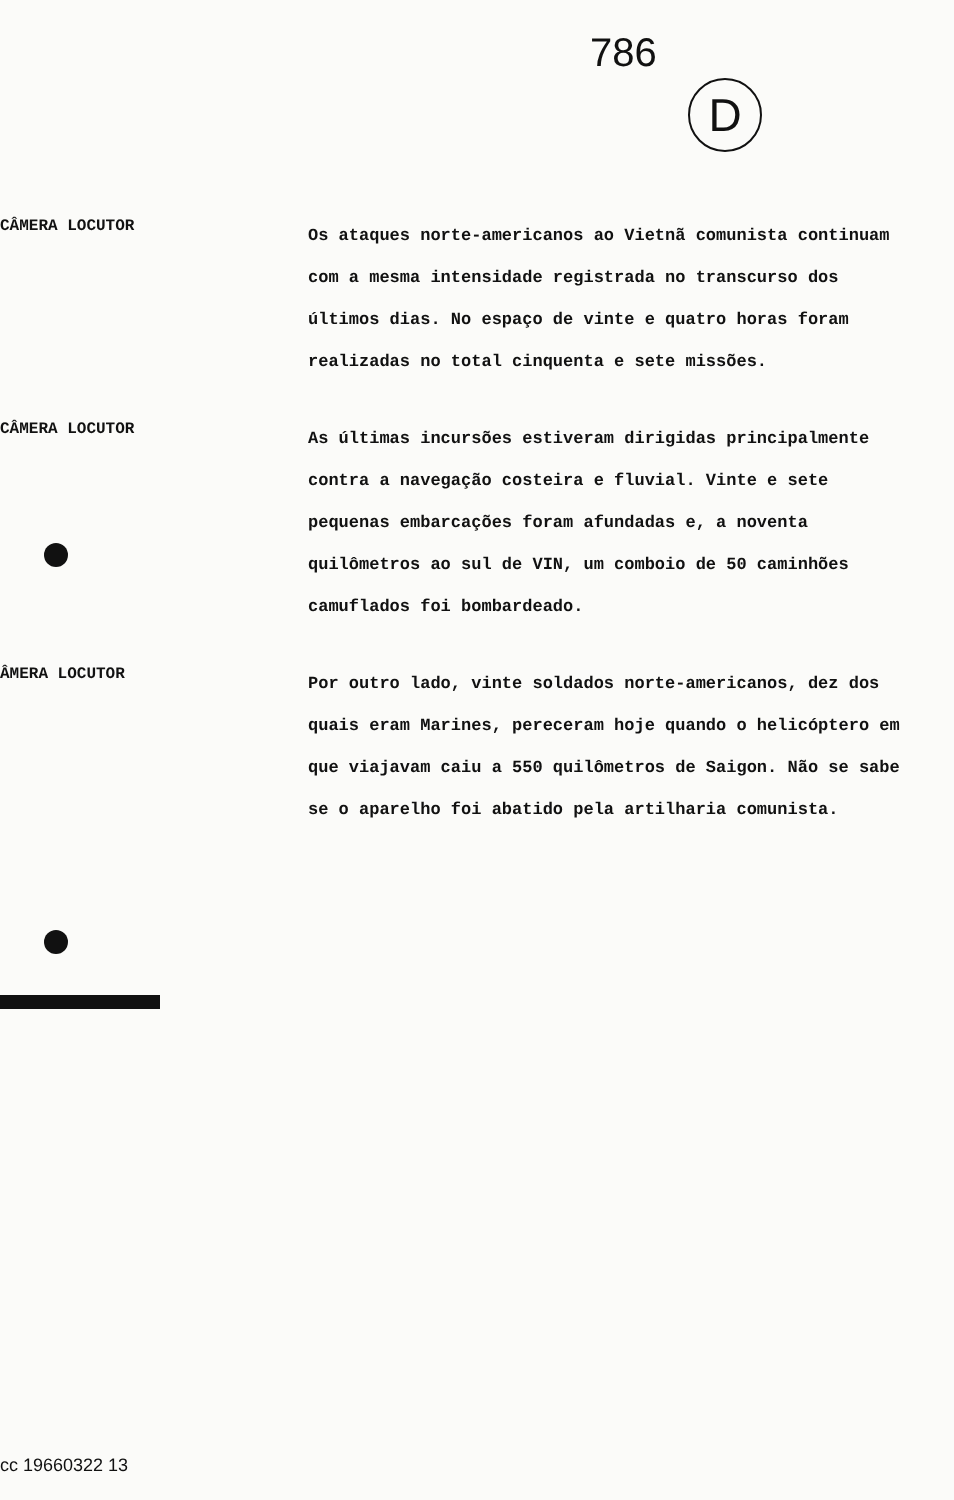786
D
CÂMERA LOCUTOR
Os ataques norte-americanos ao Vietnã comunista continuam com a mesma intensidade registrada no transcurso dos últimos dias. No espaço de vinte e quatro horas foram realizadas no total cinquenta e sete missões.
CÂMERA LOCUTOR
As últimas incursões estiveram dirigidas principalmente contra a navegação costeira e fluvial. Vinte e sete pequenas embarcações foram afundadas e, a noventa quilômetros ao sul de VIN, um comboio de 50 caminhões camuflados foi bombardeado.
ÂMERA LOCUTOR
Por outro lado, vinte soldados norte-americanos, dez dos quais eram Marines, pereceram hoje quando o helicóptero em que viajavam caiu a 550 quilômetros de Saigon. Não se sabe se o aparelho foi abatido pela artilharia comunista.
cc 19660322 13